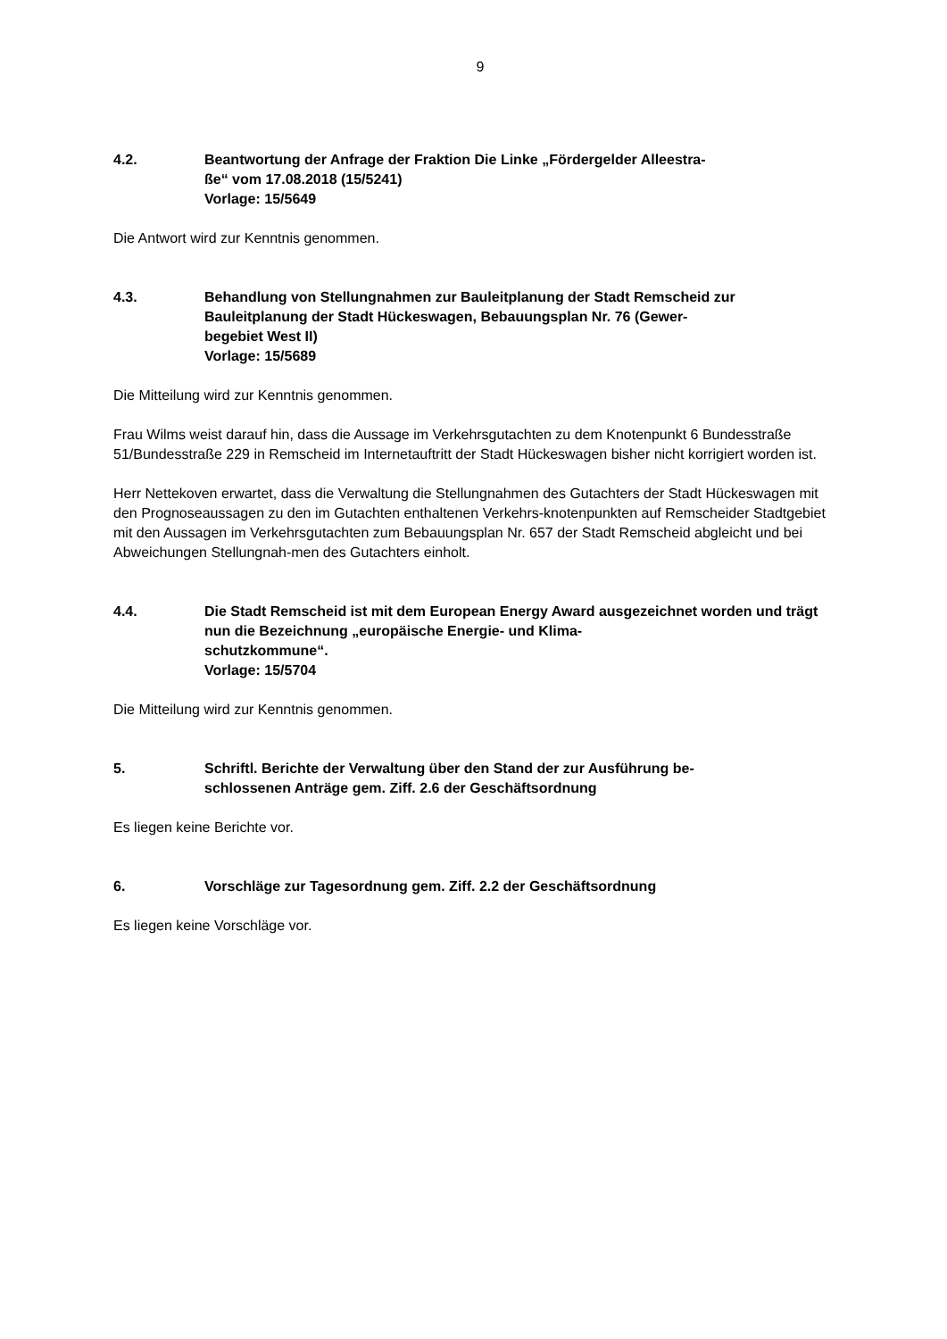9
4.2. Beantwortung der Anfrage der Fraktion Die Linke „Fördergelder Alleestra-
ße“ vom 17.08.2018 (15/5241)
Vorlage: 15/5649
Die Antwort wird zur Kenntnis genommen.
4.3. Behandlung von Stellungnahmen zur Bauleitplanung der Stadt Remscheid zur Bauleitplanung der Stadt Hückeswagen, Bebauungsplan Nr. 76 (Gewer-
begebiet West II)
Vorlage: 15/5689
Die Mitteilung wird zur Kenntnis genommen.
Frau Wilms weist darauf hin, dass die Aussage im Verkehrsgutachten zu dem Knotenpunkt 6 Bundesstraße 51/Bundesstraße 229 in Remscheid im Internetauftritt der Stadt Hückeswagen bisher nicht korrigiert worden ist.
Herr Nettekoven erwartet, dass die Verwaltung die Stellungnahmen des Gutachters der Stadt Hückeswagen mit den Prognoseaussagen zu den im Gutachten enthaltenen Verkehrs-knotenpunkten auf Remscheider Stadtgebiet mit den Aussagen im Verkehrsgutachten zum Bebauungsplan Nr. 657 der Stadt Remscheid abgleicht und bei Abweichungen Stellungnah-men des Gutachters einholt.
4.4. Die Stadt Remscheid ist mit dem European Energy Award ausgezeichnet worden und trägt nun die Bezeichnung „europäische Energie- und Klima-
schutzkommune“.
Vorlage: 15/5704
Die Mitteilung wird zur Kenntnis genommen.
5. Schriftl. Berichte der Verwaltung über den Stand der zur Ausführung be-
schlossenen Anträge gem. Ziff. 2.6 der Geschäftsordnung
Es liegen keine Berichte vor.
6. Vorschläge zur Tagesordnung gem. Ziff. 2.2 der Geschäftsordnung
Es liegen keine Vorschläge vor.